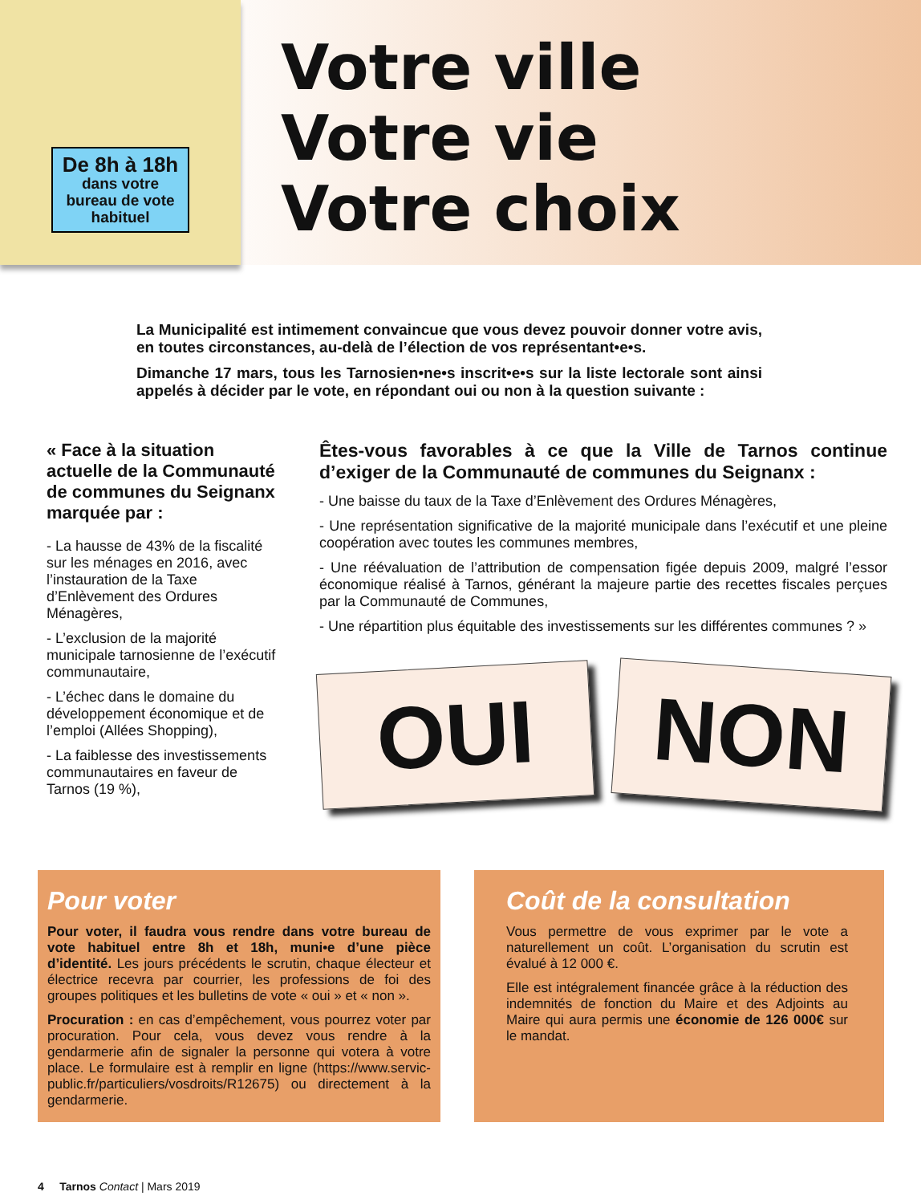De 8h à 18h
dans votre bureau de vote habituel
Votre ville
Votre vie
Votre choix
La Municipalité est intimement convaincue que vous devez pouvoir donner votre avis, en toutes circonstances, au-delà de l’élection de vos représentant•e•s.
Dimanche 17 mars, tous les Tarnosien•ne•s inscrit•e•s sur la liste lectorale sont ainsi appelés à décider par le vote, en répondant oui ou non à la question suivante :
« Face à la situation actuelle de la Communauté de communes du Seignanx marquée par :
- La hausse de 43% de la fiscalité sur les ménages en 2016, avec l’instauration de la Taxe d’Enlèvement des Ordures Ménagères,
- L’exclusion de la majorité municipale tarnosienne de l’exécutif communautaire,
- L’échec dans le domaine du développement économique et de l’emploi (Allées Shopping),
- La faiblesse des investissements communautaires en faveur de Tarnos (19 %),
Êtes-vous favorables à ce que la Ville de Tarnos continue d’exiger de la Communauté de communes du Seignanx :
- Une baisse du taux de la Taxe d’Enlèvement des Ordures Ménagères,
- Une représentation significative de la majorité municipale dans l’exécutif et une pleine coopération avec toutes les communes membres,
- Une réévaluation de l’attribution de compensation figée depuis 2009, malgré l’essor économique réalisé à Tarnos, générant la majeure partie des recettes fiscales perçues par la Communauté de Communes,
- Une répartition plus équitable des investissements sur les différentes communes ? »
OUI
NON
Pour voter
Pour voter, il faudra vous rendre dans votre bureau de vote habituel entre 8h et 18h, muni•e d’une pièce d’identité. Les jours précédents le scrutin, chaque électeur et électrice recevra par courrier, les professions de foi des groupes politiques et les bulletins de vote « oui » et « non ».
Procuration : en cas d’empêchement, vous pourrez voter par procuration. Pour cela, vous devez vous rendre à la gendarmerie afin de signaler la personne qui votera à votre place. Le formulaire est à remplir en ligne (https://www.servic-public.fr/particuliers/vosdroits/R12675) ou directement à la gendarmerie.
Coût de la consultation
Vous permettre de vous exprimer par le vote a naturellement un coût. L’organisation du scrutin est évalué à 12 000 €.
Elle est intégralement financée grâce à la réduction des indemnités de fonction du Maire et des Adjoints au Maire qui aura permis une économie de 126 000€ sur le mandat.
4 Tarnos Contact | Mars 2019